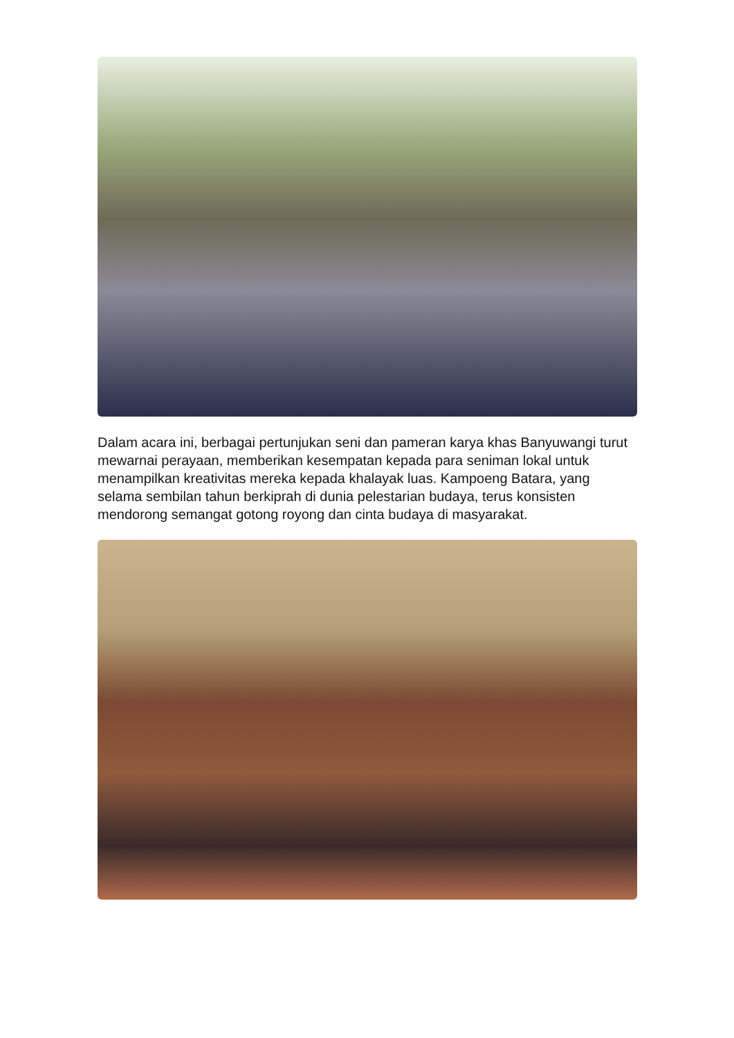Dalam acara ini, berbagai pertunjukan seni dan pameran karya khas Banyuwangi turut mewarnai perayaan, memberikan kesempatan kepada para seniman lokal untuk menampilkan kreativitas mereka kepada khalayak luas. Kampoeng Batara, yang selama sembilan tahun berkiprah di dunia pelestarian budaya, terus konsisten mendorong semangat gotong royong dan cinta budaya di masyarakat.